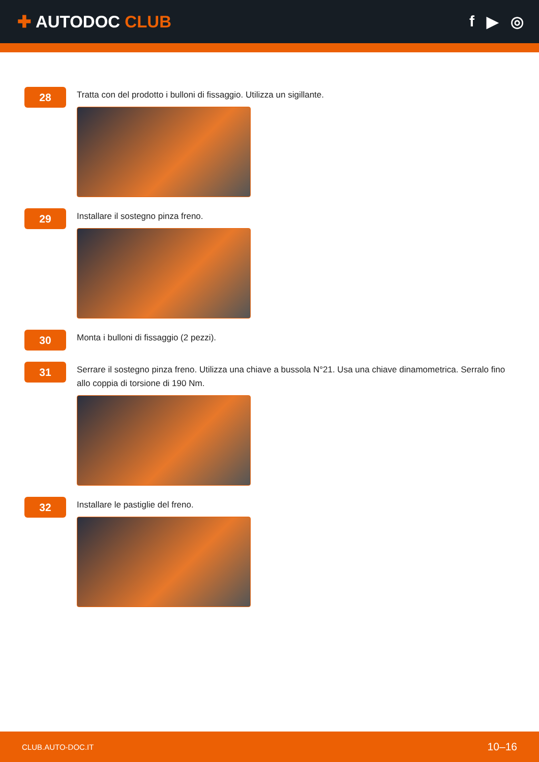✚ AUTODOC CLUB f ▶ ◎
28
Tratta con del prodotto i bulloni di fissaggio. Utilizza un sigillante.
29
Installare il sostegno pinza freno.
30
Monta i bulloni di fissaggio (2 pezzi).
31
Serrare il sostegno pinza freno. Utilizza una chiave a bussola N°21. Usa una chiave dinamometrica. Serralo fino allo coppia di torsione di 190 Nm.
32
Installare le pastiglie del freno.
CLUB.AUTO-DOC.IT 10–16